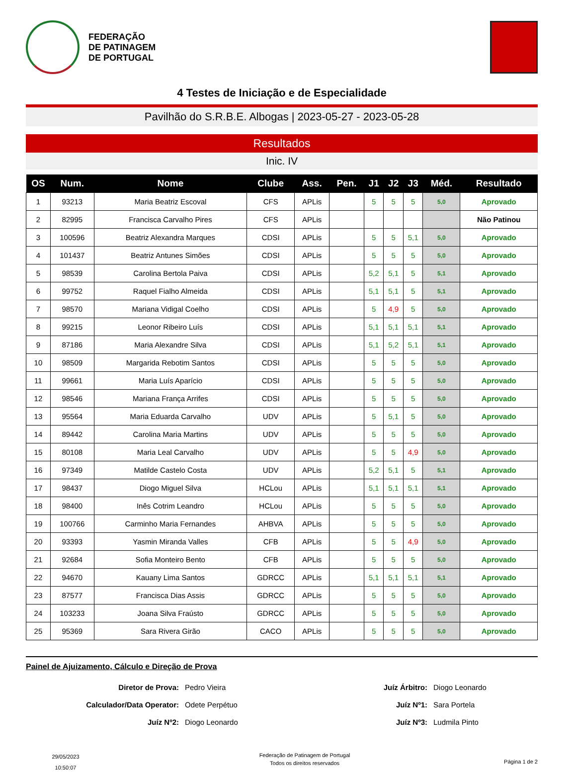FEDERAÇÃO
DE PATINAGEM
DE PORTUGAL
4 Testes de Iniciação e de Especialidade
Pavilhão do S.R.B.E. Albogas | 2023-05-27 - 2023-05-28
Resultados
Inic. IV
| OS | Num. | Nome | Clube | Ass. | Pen. | J1 | J2 | J3 | Méd. | Resultado |
| --- | --- | --- | --- | --- | --- | --- | --- | --- | --- | --- |
| 1 | 93213 | Maria Beatriz Escoval | CFS | APLis | | 5 | 5 | 5 | 5,0 | Aprovado |
| 2 | 82995 | Francisca Carvalho Pires | CFS | APLis | | | | | | Não Patinou |
| 3 | 100596 | Beatriz Alexandra Marques | CDSI | APLis | | 5 | 5 | 5,1 | 5,0 | Aprovado |
| 4 | 101437 | Beatriz Antunes Simões | CDSI | APLis | | 5 | 5 | 5 | 5,0 | Aprovado |
| 5 | 98539 | Carolina Bertola Paiva | CDSI | APLis | | 5,2 | 5,1 | 5 | 5,1 | Aprovado |
| 6 | 99752 | Raquel Fialho Almeida | CDSI | APLis | | 5,1 | 5,1 | 5 | 5,1 | Aprovado |
| 7 | 98570 | Mariana Vidigal Coelho | CDSI | APLis | | 5 | 4,9 | 5 | 5,0 | Aprovado |
| 8 | 99215 | Leonor Ribeiro Luís | CDSI | APLis | | 5,1 | 5,1 | 5,1 | 5,1 | Aprovado |
| 9 | 87186 | Maria Alexandre Silva | CDSI | APLis | | 5,1 | 5,2 | 5,1 | 5,1 | Aprovado |
| 10 | 98509 | Margarida Rebotim Santos | CDSI | APLis | | 5 | 5 | 5 | 5,0 | Aprovado |
| 11 | 99661 | Maria Luís Aparício | CDSI | APLis | | 5 | 5 | 5 | 5,0 | Aprovado |
| 12 | 98546 | Mariana França Arrifes | CDSI | APLis | | 5 | 5 | 5 | 5,0 | Aprovado |
| 13 | 95564 | Maria Eduarda Carvalho | UDV | APLis | | 5 | 5,1 | 5 | 5,0 | Aprovado |
| 14 | 89442 | Carolina Maria Martins | UDV | APLis | | 5 | 5 | 5 | 5,0 | Aprovado |
| 15 | 80108 | Maria Leal Carvalho | UDV | APLis | | 5 | 5 | 4,9 | 5,0 | Aprovado |
| 16 | 97349 | Matilde Castelo Costa | UDV | APLis | | 5,2 | 5,1 | 5 | 5,1 | Aprovado |
| 17 | 98437 | Diogo Miguel Silva | HCLou | APLis | | 5,1 | 5,1 | 5,1 | 5,1 | Aprovado |
| 18 | 98400 | Inês Cotrim Leandro | HCLou | APLis | | 5 | 5 | 5 | 5,0 | Aprovado |
| 19 | 100766 | Carminho Maria Fernandes | AHBVA | APLis | | 5 | 5 | 5 | 5,0 | Aprovado |
| 20 | 93393 | Yasmin Miranda Valles | CFB | APLis | | 5 | 5 | 4,9 | 5,0 | Aprovado |
| 21 | 92684 | Sofia Monteiro Bento | CFB | APLis | | 5 | 5 | 5 | 5,0 | Aprovado |
| 22 | 94670 | Kauany Lima Santos | GDRCC | APLis | | 5,1 | 5,1 | 5,1 | 5,1 | Aprovado |
| 23 | 87577 | Francisca Dias Assis | GDRCC | APLis | | 5 | 5 | 5 | 5,0 | Aprovado |
| 24 | 103233 | Joana Silva Fraústo | GDRCC | APLis | | 5 | 5 | 5 | 5,0 | Aprovado |
| 25 | 95369 | Sara Rivera Girão | CACO | APLis | | 5 | 5 | 5 | 5,0 | Aprovado |
Painel de Ajuizamento, Cálculo e Direção de Prova
Diretor de Prova:
Pedro Vieira
Juíz Árbitro:
Diogo Leonardo
Calculador/Data Operator:
Odete Perpétuo
Juíz Nº1:
Sara Portela
Juíz Nº2:
Diogo Leonardo
Juíz Nº3:
Ludmila Pinto
29/05/2023
10:50:07
Federação de Patinagem de Portugal
Todos os direitos reservados
Página 1 de 2